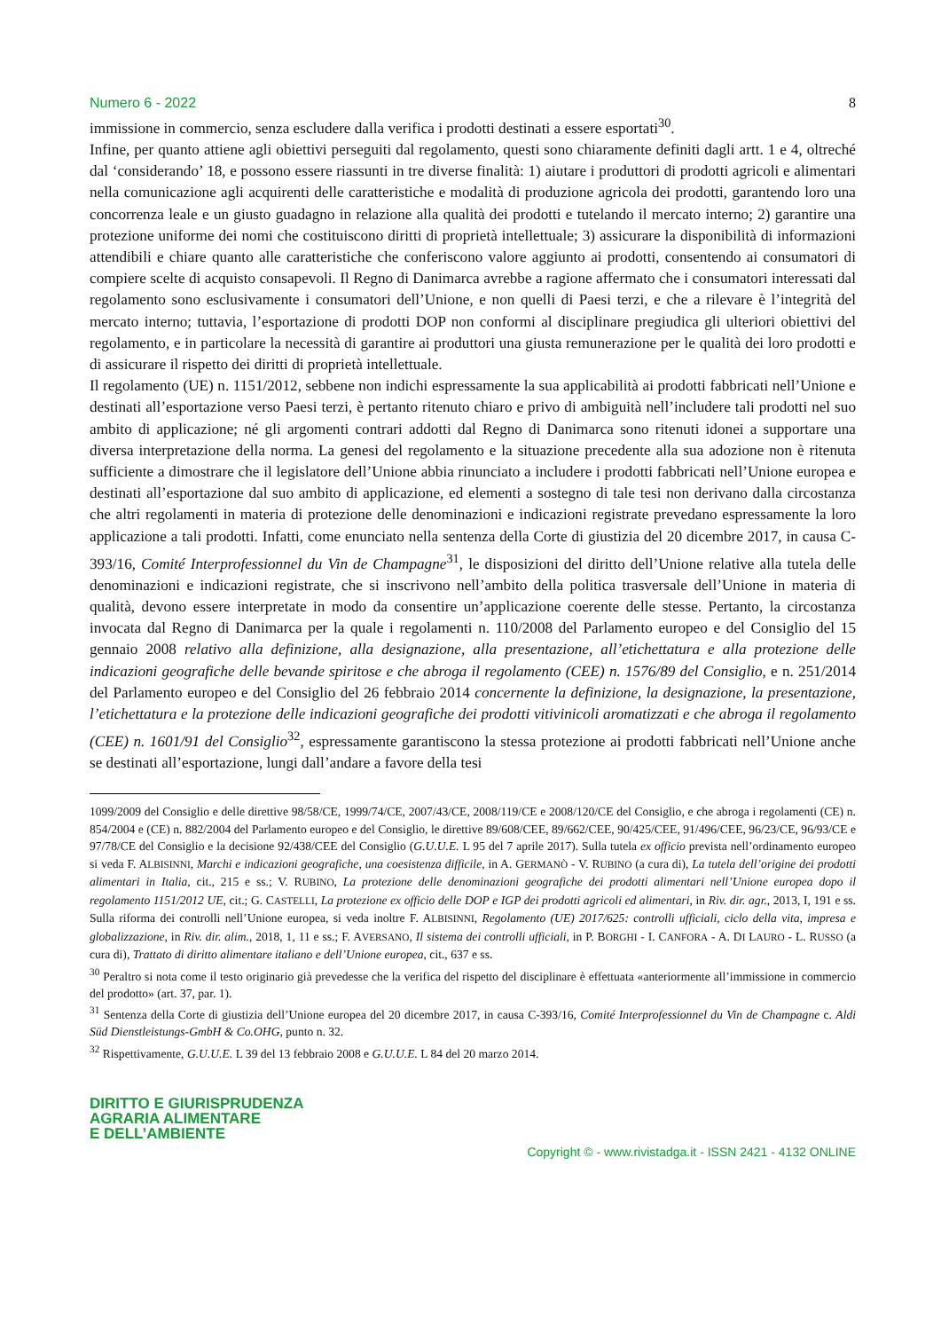Numero 6 - 2022 8
immissione in commercio, senza escludere dalla verifica i prodotti destinati a essere esportati<sup>30</sup>.
Infine, per quanto attiene agli obiettivi perseguiti dal regolamento, questi sono chiaramente definiti dagli artt. 1 e 4, oltreché dal ‘considerando’ 18, e possono essere riassunti in tre diverse finalità: 1) aiutare i produttori di prodotti agricoli e alimentari nella comunicazione agli acquirenti delle caratteristiche e modalità di produzione agricola dei prodotti, garantendo loro una concorrenza leale e un giusto guadagno in relazione alla qualità dei prodotti e tutelando il mercato interno; 2) garantire una protezione uniforme dei nomi che costituiscono diritti di proprietà intellettuale; 3) assicurare la disponibilità di informazioni attendibili e chiare quanto alle caratteristiche che conferiscono valore aggiunto ai prodotti, consentendo ai consumatori di compiere scelte di acquisto consapevoli. Il Regno di Danimarca avrebbe a ragione affermato che i consumatori interessati dal regolamento sono esclusivamente i consumatori dell’Unione, e non quelli di Paesi terzi, e che a rilevare è l’integrità del mercato interno; tuttavia, l’esportazione di prodotti DOP non conformi al disciplinare pregiudica gli ulteriori obiettivi del regolamento, e in particolare la necessità di garantire ai produttori una giusta remunerazione per le qualità dei loro prodotti e di assicurare il rispetto dei diritti di proprietà intellettuale.
Il regolamento (UE) n. 1151/2012, sebbene non indichi espressamente la sua applicabilità ai prodotti fabbricati nell’Unione e destinati all’esportazione verso Paesi terzi, è pertanto ritenuto chiaro e privo di ambiguità nell’includere tali prodotti nel suo ambito di applicazione; né gli argomenti contrari addotti dal Regno di Danimarca sono ritenuti idonei a supportare una diversa interpretazione della norma. La genesi del regolamento e la situazione precedente alla sua adozione non è ritenuta sufficiente a dimostrare che il legislatore dell’Unione abbia rinunciato a includere i prodotti fabbricati nell’Unione europea e destinati all’esportazione dal suo ambito di applicazione, ed elementi a sostegno di tale tesi non derivano dalla circostanza che altri regolamenti in materia di protezione delle denominazioni e indicazioni registrate prevedano espressamente la loro applicazione a tali prodotti. Infatti, come enunciato nella sentenza della Corte di giustizia del 20 dicembre 2017, in causa C-393/16, Comité Interprofessionnel du Vin de Champagne<sup>31</sup>, le disposizioni del diritto dell’Unione relative alla tutela delle denominazioni e indicazioni registrate, che si inscrivono nell’ambito della politica trasversale dell’Unione in materia di qualità, devono essere interpretate in modo da consentire un’applicazione coerente delle stesse. Pertanto, la circostanza invocata dal Regno di Danimarca per la quale i regolamenti n. 110/2008 del Parlamento europeo e del Consiglio del 15 gennaio 2008 relativo alla definizione, alla designazione, alla presentazione, all’etichettatura e alla protezione delle indicazioni geografiche delle bevande spiritose e che abroga il regolamento (CEE) n. 1576/89 del Consiglio, e n. 251/2014 del Parlamento europeo e del Consiglio del 26 febbraio 2014 concernente la definizione, la designazione, la presentazione, l’etichettatura e la protezione delle indicazioni geografiche dei prodotti vitivinicoli aromatizzati e che abroga il regolamento (CEE) n. 1601/91 del Consiglio<sup>32</sup>, espressamente garantiscono la stessa protezione ai prodotti fabbricati nell’Unione anche se destinati all’esportazione, lungi dall’andare a favore della tesi
1099/2009 del Consiglio e delle direttive 98/58/CE, 1999/74/CE, 2007/43/CE, 2008/119/CE e 2008/120/CE del Consiglio, e che abroga i regolamenti (CE) n. 854/2004 e (CE) n. 882/2004 del Parlamento europeo e del Consiglio, le direttive 89/608/CEE, 89/662/CEE, 90/425/CEE, 91/496/CEE, 96/23/CE, 96/93/CE e 97/78/CE del Consiglio e la decisione 92/438/CEE del Consiglio (G.U.U.E. L 95 del 7 aprile 2017). Sulla tutela ex officio prevista nell’ordinamento europeo si veda F. ALBISINNI, Marchi e indicazioni geografiche, una coesistenza difficile, in A. GERMANÒ - V. RUBINO (a cura di), La tutela dell’origine dei prodotti alimentari in Italia, cit., 215 e ss.; V. RUBINO, La protezione delle denominazioni geografiche dei prodotti alimentari nell’Unione europea dopo il regolamento 1151/2012 UE, cit.; G. CASTELLI, La protezione ex officio delle DOP e IGP dei prodotti agricoli ed alimentari, in Riv. dir. agr., 2013, I, 191 e ss. Sulla riforma dei controlli nell’Unione europea, si veda inoltre F. ALBISINNI, Regolamento (UE) 2017/625: controlli ufficiali, ciclo della vita, impresa e globalizzazione, in Riv. dir. alim., 2018, 1, 11 e ss.; F. AVERSANO, Il sistema dei controlli ufficiali, in P. BORGHI - I. CANFORA - A. DI LAURO - L. RUSSO (a cura di), Trattato di diritto alimentare italiano e dell’Unione europea, cit., 637 e ss.
<sup>30</sup> Peraltro si nota come il testo originario già prevedesse che la verifica del rispetto del disciplinare è effettuata «anteriormente all’immissione in commercio del prodotto» (art. 37, par. 1).
<sup>31</sup> Sentenza della Corte di giustizia dell’Unione europea del 20 dicembre 2017, in causa C-393/16, Comité Interprofessionnel du Vin de Champagne c. Aldi Süd Dienstleistungs-GmbH & Co.OHG, punto n. 32.
<sup>32</sup> Rispettivamente, G.U.U.E. L 39 del 13 febbraio 2008 e G.U.U.E. L 84 del 20 marzo 2014.
DIRITTO E GIURISPRUDENZA
AGRARIA ALIMENTARE
E DELL’AMBIENTE
Copyright © - www.rivistadga.it - ISSN 2421 - 4132 ONLINE